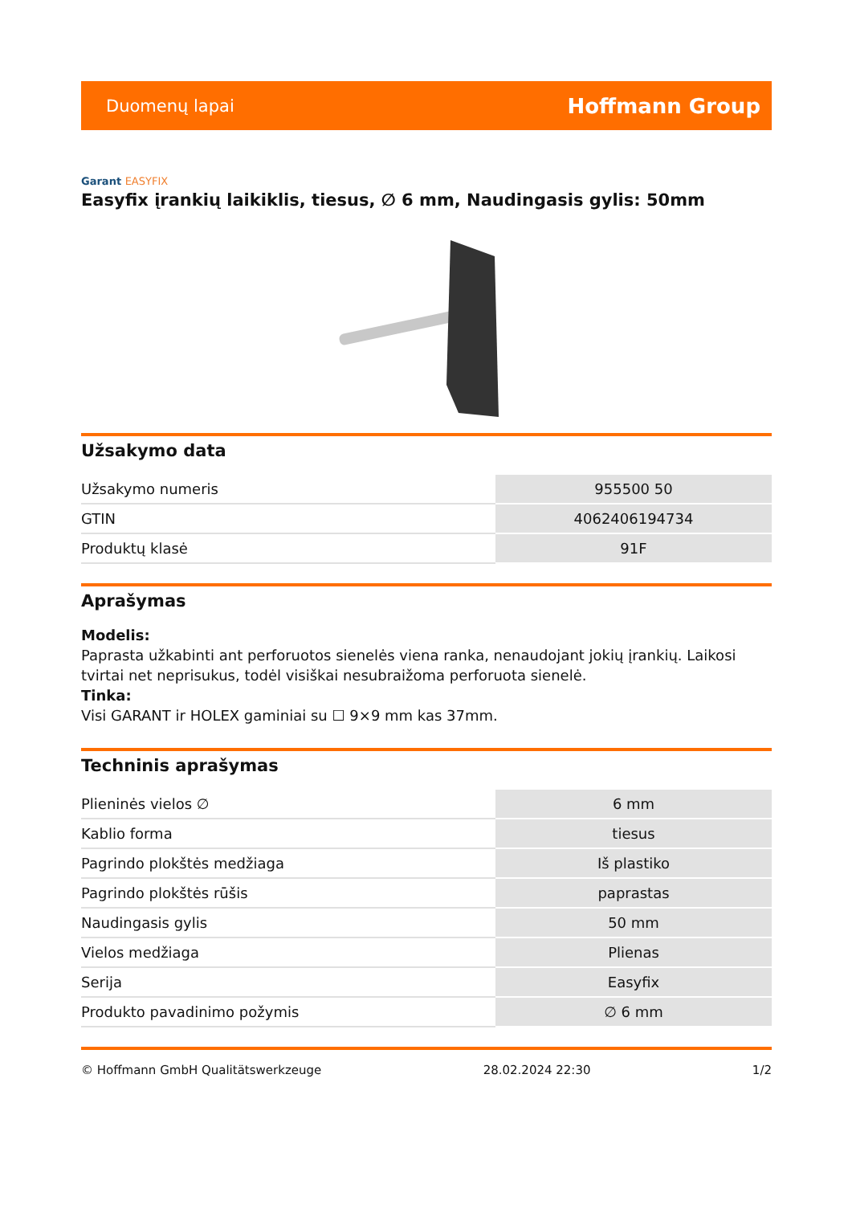Duomenų lapai
Hoffmann Group
Garant EASYFIX
Easyfix įrankių laikiklis, tiesus, ∅ 6 mm, Naudingasis gylis: 50mm
Užsakymo data
| Užsakymo numeris | 955500 50 |
| GTIN | 4062406194734 |
| Produktų klasė | 91F |
Aprašymas
Modelis:
Paprasta užkabinti ant perforuotos sienelės viena ranka, nenaudojant jokių įrankių. Laikosi tvirtai net neprisukus, todėl visiškai nesubraižoma perforuota sienelė.
Tinka:
Visi GARANT ir HOLEX gaminiai su ☐ 9×9 mm kas 37mm.
Techninis aprašymas
| Plieninės vielos ∅ | 6 mm |
| Kablio forma | tiesus |
| Pagrindo plokštės medžiaga | Iš plastiko |
| Pagrindo plokštės rūšis | paprastas |
| Naudingasis gylis | 50 mm |
| Vielos medžiaga | Plienas |
| Serija | Easyfix |
| Produkto pavadinimo požymis | ∅ 6 mm |
© Hoffmann GmbH Qualitätswerkzeuge 28.02.2024 22:30 1/2